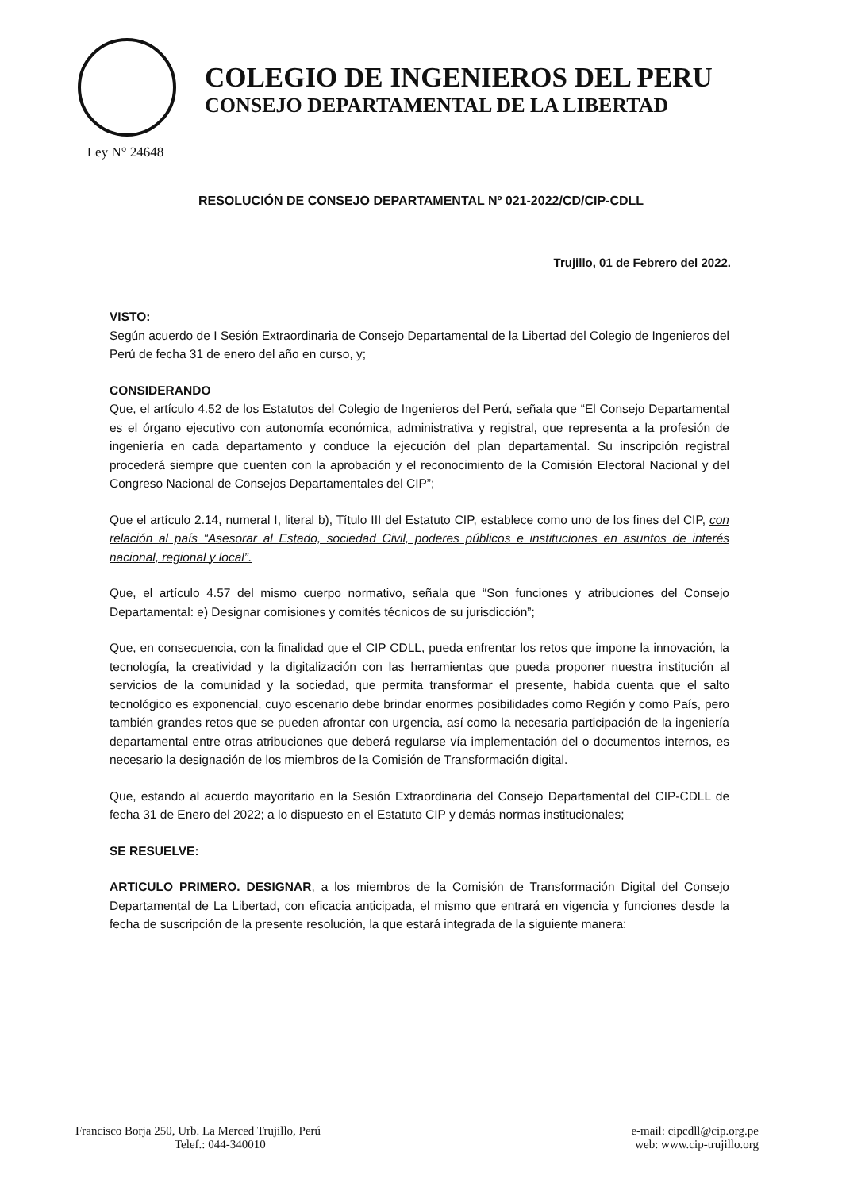Ley N° 24648
COLEGIO DE INGENIEROS DEL PERU
CONSEJO DEPARTAMENTAL DE LA LIBERTAD
RESOLUCIÓN DE CONSEJO DEPARTAMENTAL Nº 021-2022/CD/CIP-CDLL
Trujillo, 01 de Febrero del 2022.
VISTO:
Según acuerdo de I Sesión Extraordinaria de Consejo Departamental de la Libertad del Colegio de Ingenieros del Perú de fecha 31 de enero del año en curso, y;
CONSIDERANDO
Que, el artículo 4.52 de los Estatutos del Colegio de Ingenieros del Perú, señala que “El Consejo Departamental es el órgano ejecutivo con autonomía económica, administrativa y registral, que representa a la profesión de ingeniería en cada departamento y conduce la ejecución del plan departamental. Su inscripción registral procederá siempre que cuenten con la aprobación y el reconocimiento de la Comisión Electoral Nacional y del Congreso Nacional de Consejos Departamentales del CIP”;
Que el artículo 2.14, numeral I, literal b), Título III del Estatuto CIP, establece como uno de los fines del CIP, con relación al país “Asesorar al Estado, sociedad Civil, poderes públicos e instituciones en asuntos de interés nacional, regional y local”.
Que, el artículo 4.57 del mismo cuerpo normativo, señala que “Son funciones y atribuciones del Consejo Departamental: e) Designar comisiones y comités técnicos de su jurisdicción”;
Que, en consecuencia, con la finalidad que el CIP CDLL, pueda enfrentar los retos que impone la innovación, la tecnología, la creatividad y la digitalización con las herramientas que pueda proponer nuestra institución al servicios de la comunidad y la sociedad, que permita transformar el presente, habida cuenta que el salto tecnológico es exponencial, cuyo escenario debe brindar enormes posibilidades como Región y como País, pero también grandes retos que se pueden afrontar con urgencia, así como la necesaria participación de la ingeniería departamental entre otras atribuciones que deberá regularse vía implementación del o documentos internos, es necesario la designación de los miembros de la Comisión de Transformación digital.
Que, estando al acuerdo mayoritario en la Sesión Extraordinaria del Consejo Departamental del CIP-CDLL de fecha 31 de Enero del 2022; a lo dispuesto en el Estatuto CIP y demás normas institucionales;
SE RESUELVE:
ARTICULO PRIMERO. DESIGNAR, a los miembros de la Comisión de Transformación Digital del Consejo Departamental de La Libertad, con eficacia anticipada, el mismo que entrará en vigencia y funciones desde la fecha de suscripción de la presente resolución, la que estará integrada de la siguiente manera:
Francisco Borja 250, Urb. La Merced Trujillo, Perú
Telef.: 044-340010
e-mail: cipcdll@cip.org.pe
web: www.cip-trujillo.org